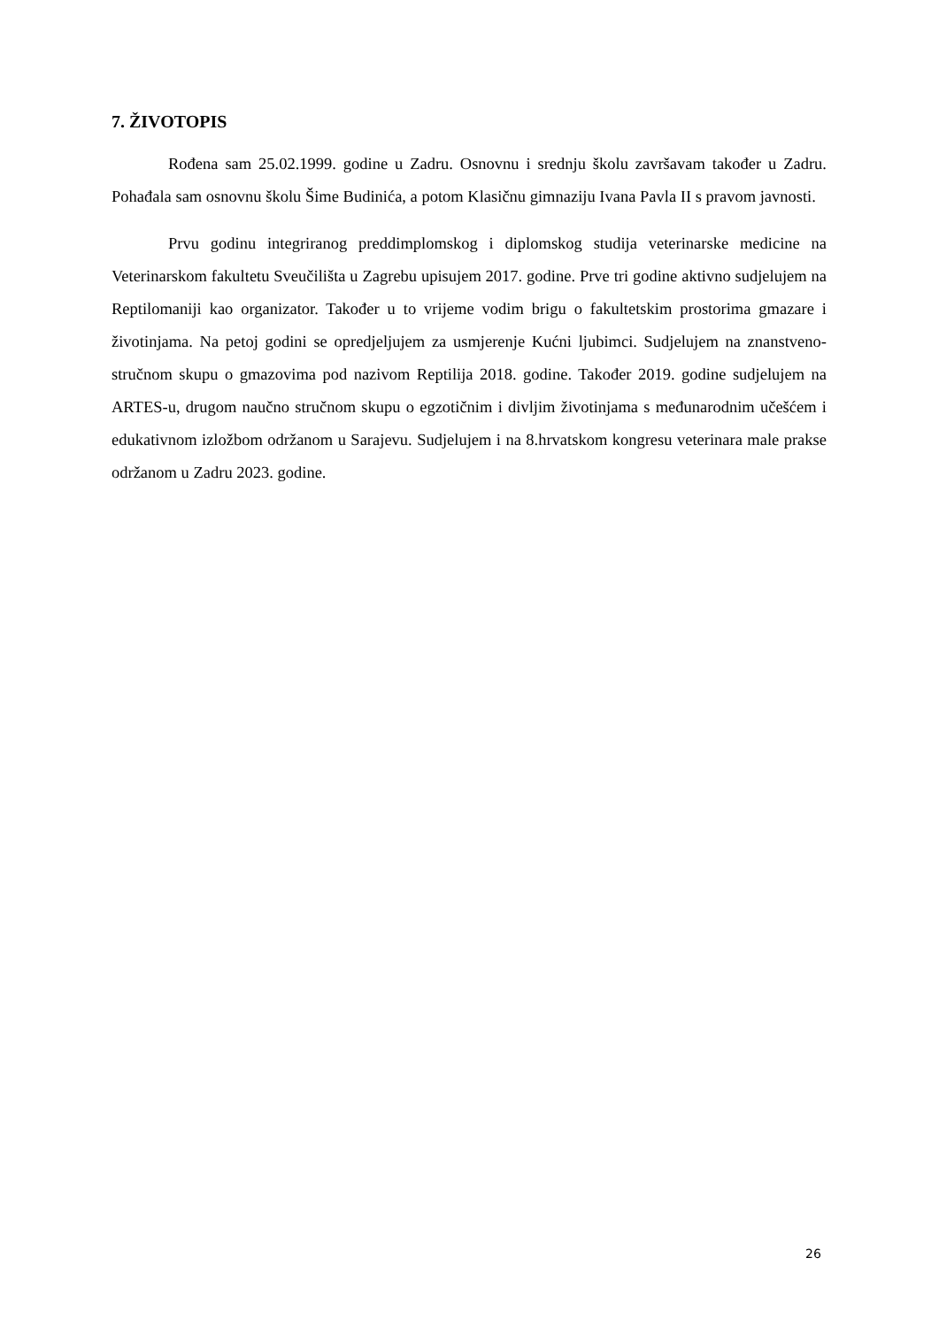7. ŽIVOTOPIS
Rođena sam 25.02.1999. godine u Zadru. Osnovnu i srednju školu završavam također u Zadru. Pohađala sam osnovnu školu Šime Budinića, a potom Klasičnu gimnaziju Ivana Pavla II s pravom javnosti.
Prvu godinu integriranog preddimplomskog i diplomskog studija veterinarske medicine na Veterinarskom fakultetu Sveučilišta u Zagrebu upisujem 2017. godine. Prve tri godine aktivno sudjelujem na Reptilomaniji kao organizator. Također u to vrijeme vodim brigu o fakultetskim prostorima gmazare i životinjama. Na petoj godini se opredjeljujem za usmjerenje Kućni ljubimci. Sudjelujem na znanstveno-stručnom skupu o gmazovima pod nazivom Reptilija 2018. godine. Također 2019. godine sudjelujem na ARTES-u, drugom naučno stručnom skupu o egzotičnim i divljim životinjama s međunarodnim učešćem i edukativnom izložbom održanom u Sarajevu. Sudjelujem i na 8.hrvatskom kongresu veterinara male prakse održanom u Zadru 2023. godine.
26